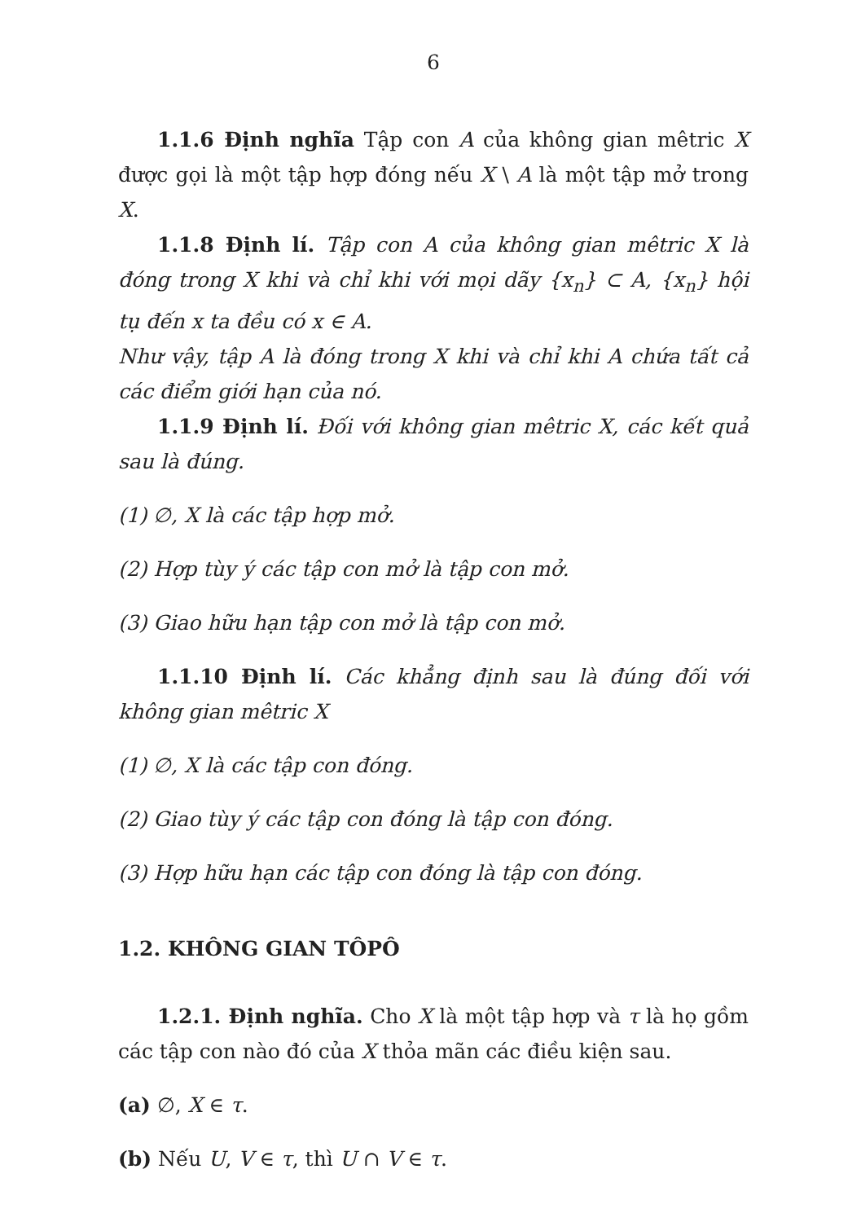6
1.1.6 Định nghĩa Tập con A của không gian mêtric X được gọi là một tập hợp đóng nếu X \ A là một tập mở trong X.
1.1.8 Định lí. Tập con A của không gian mêtric X là đóng trong X khi và chỉ khi với mọi dãy {x<sub>n</sub>} ⊂ A, {x<sub>n</sub>} hội tụ đến x ta đều có x ∈ A.
Như vậy, tập A là đóng trong X khi và chỉ khi A chứa tất cả các điểm giới hạn của nó.
1.1.9 Định lí. Đối với không gian mêtric X, các kết quả sau là đúng.
(1) ∅, X là các tập hợp mở.
(2) Hợp tùy ý các tập con mở là tập con mở.
(3) Giao hữu hạn tập con mở là tập con mở.
1.1.10 Định lí. Các khẳng định sau là đúng đối với không gian mêtric X
(1) ∅, X là các tập con đóng.
(2) Giao tùy ý các tập con đóng là tập con đóng.
(3) Hợp hữu hạn các tập con đóng là tập con đóng.
1.2. KHÔNG GIAN TÔPÔ
1.2.1. Định nghĩa. Cho X là một tập hợp và τ là họ gồm các tập con nào đó của X thỏa mãn các điều kiện sau.
(a) ∅, X ∈ τ.
(b) Nếu U, V ∈ τ, thì U ∩ V ∈ τ.